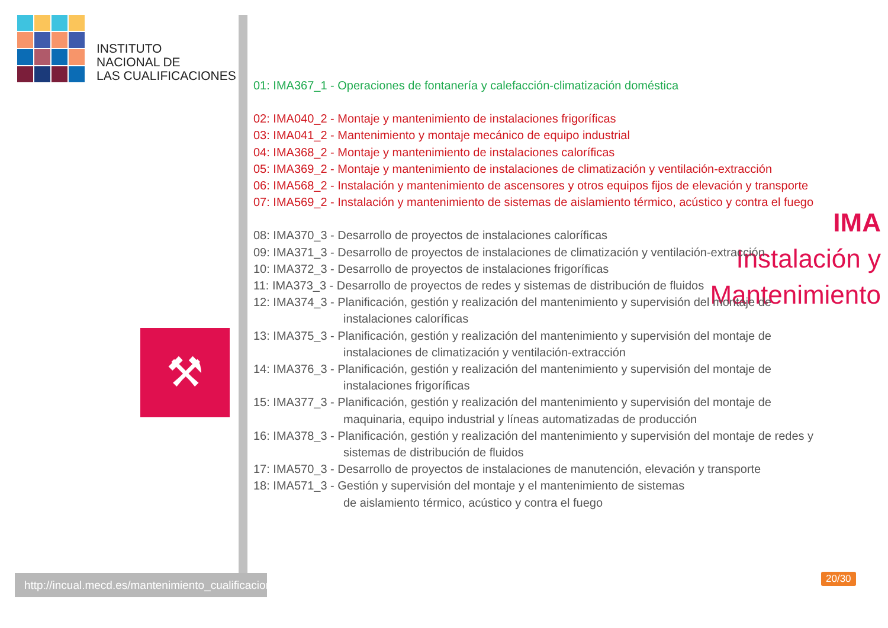INSTITUTO
NACIONAL DE
LAS CUALIFICACIONES
IMA
Instalación y
Mantenimiento
⚒
http://incual.mecd.es/mantenimiento_cualificaciones
01: IMA367_1 - Operaciones de fontanería y calefacción-climatización doméstica
02: IMA040_2 - Montaje y mantenimiento de instalaciones frigoríficas
03: IMA041_2 - Mantenimiento y montaje mecánico de equipo industrial
04: IMA368_2 - Montaje y mantenimiento de instalaciones caloríficas
05: IMA369_2 - Montaje y mantenimiento de instalaciones de climatización y ventilación-extracción
06: IMA568_2 - Instalación y mantenimiento de ascensores y otros equipos fijos de elevación y transporte
07: IMA569_2 - Instalación y mantenimiento de sistemas de aislamiento térmico, acústico y contra el fuego
08: IMA370_3 - Desarrollo de proyectos de instalaciones caloríficas
09: IMA371_3 - Desarrollo de proyectos de instalaciones de climatización y ventilación-extracción
10: IMA372_3 - Desarrollo de proyectos de instalaciones frigoríficas
11: IMA373_3 - Desarrollo de proyectos de redes y sistemas de distribución de fluidos
12: IMA374_3 - Planificación, gestión y realización del mantenimiento y supervisión del montaje de
instalaciones caloríficas
13: IMA375_3 - Planificación, gestión y realización del mantenimiento y supervisión del montaje de
instalaciones de climatización y ventilación-extracción
14: IMA376_3 - Planificación, gestión y realización del mantenimiento y supervisión del montaje de
instalaciones frigoríficas
15: IMA377_3 - Planificación, gestión y realización del mantenimiento y supervisión del montaje de
maquinaria, equipo industrial y líneas automatizadas de producción
16: IMA378_3 - Planificación, gestión y realización del mantenimiento y supervisión del montaje de redes y
sistemas de distribución de fluidos
17: IMA570_3 - Desarrollo de proyectos de instalaciones de manutención, elevación y transporte
18: IMA571_3 - Gestión y supervisión del montaje y el mantenimiento de sistemas
de aislamiento térmico, acústico y contra el fuego
20/30